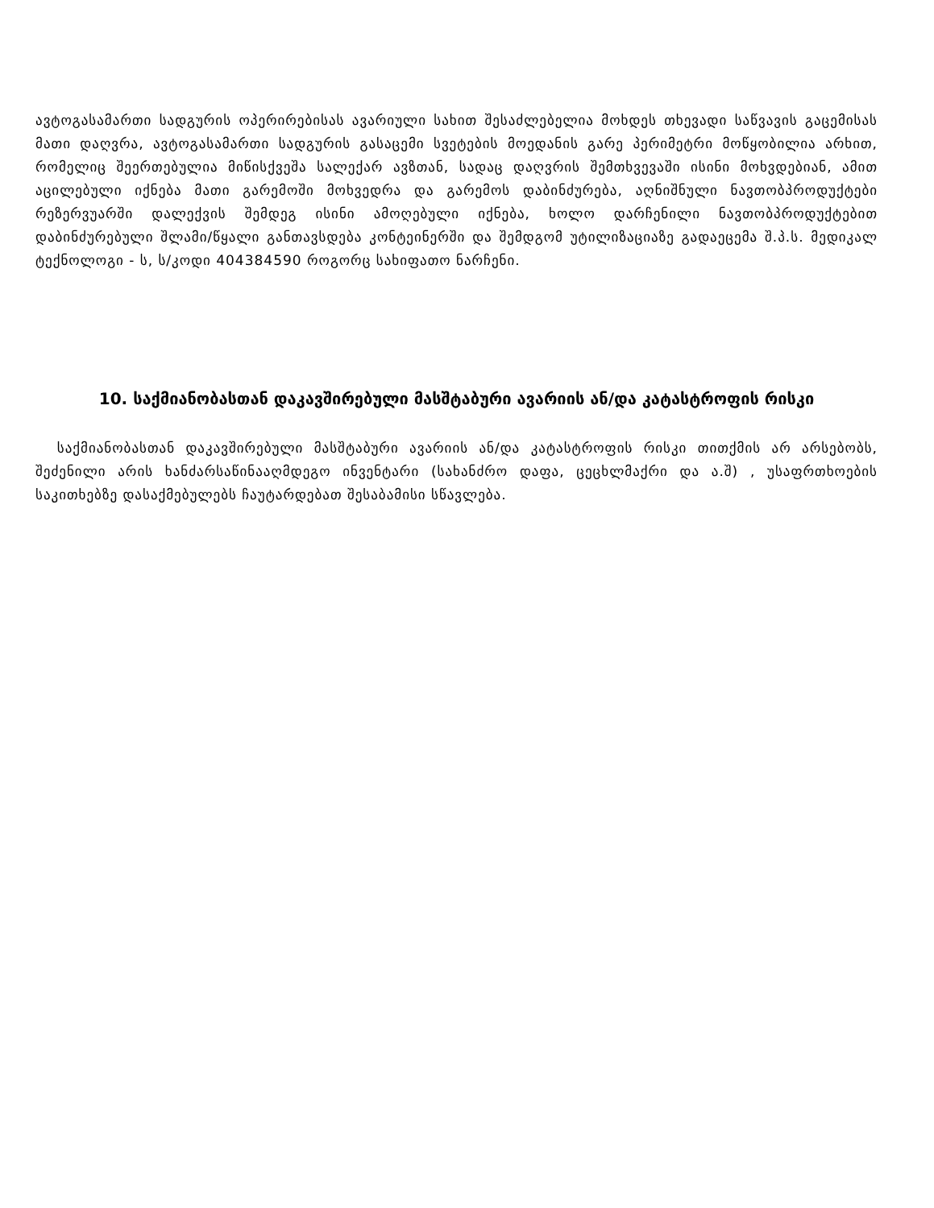ავტოგასამართი სადგურის ოპერირებისას ავარიული სახით შესაძლებელია მოხდეს თხევადი საწვავის გაცემისას მათი დაღვრა, ავტოგასამართი სადგურის გასაცემი სვეტების მოედანის გარე პერიმეტრი მოწყობილია არხით, რომელიც შეერთებულია მიწისქვეშა სალექარ ავზთან, სადაც დაღვრის შემთხვევაში ისინი მოხვდებიან, ამით აცილებული იქნება მათი გარემოში მოხვედრა და გარემოს დაბინძურება, აღნიშნული ნავთობპროდუქტები რეზერვუარში დალექვის შემდეგ ისინი ამოღებული იქნება, ხოლო დარჩენილი ნავთობპროდუქტებით დაბინძურებული შლამი/წყალი განთავსდება კონტეინერში და შემდგომ უტილიზაციაზე გადაეცემა შ.პ.ს. მედიკალ ტექნოლოგი - ს, ს/კოდი 404384590 როგორც სახიფათო ნარჩენი.
10. საქმიანობასთან დაკავშირებული მასშტაბური ავარიის ან/და კატასტროფის რისკი
საქმიანობასთან დაკავშირებული მასშტაბური ავარიის ან/და კატასტროფის რისკი თითქმის არ არსებობს, შეძენილი არის ხანძარსაწინააღმდეგო ინვენტარი (სახანძრო დაფა, ცეცხლმაქრი და ა.შ) , უსაფრთხოების საკითხებზე დასაქმებულებს ჩაუტარდებათ შესაბამისი სწავლება.